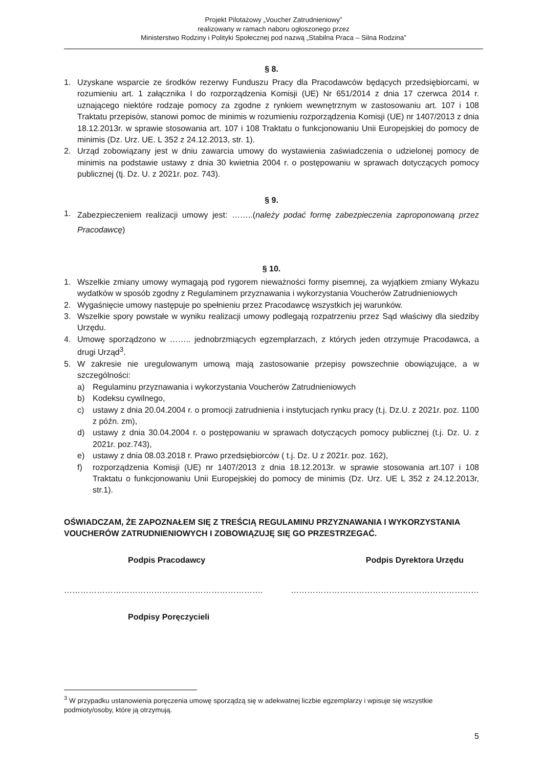Projekt Pilotażowy „Voucher Zatrudnieniowy”
realizowany w ramach naboru ogłoszonego przez
Ministerstwo Rodziny i Polityki Społecznej pod nazwą „Stabilna Praca – Silna Rodzina”
§ 8.
1. Uzyskane wsparcie ze środków rezerwy Funduszu Pracy dla Pracodawców będących przedsiębiorcami, w rozumieniu art. 1 załącznika I do rozporządzenia Komisji (UE) Nr 651/2014 z dnia 17 czerwca 2014 r. uznającego niektóre rodzaje pomocy za zgodne z rynkiem wewnętrznym w zastosowaniu art. 107 i 108 Traktatu przepisów, stanowi pomoc de minimis w rozumieniu rozporządzenia Komisji (UE) nr 1407/2013 z dnia 18.12.2013r. w sprawie stosowania art. 107 i 108 Traktatu o funkcjonowaniu Unii Europejskiej do pomocy de minimis (Dz. Urz. UE. L 352 z 24.12.2013, str. 1).
2. Urząd zobowiązany jest w dniu zawarcia umowy do wystawienia zaświadczenia o udzielonej pomocy de minimis na podstawie ustawy z dnia 30 kwietnia 2004 r. o postępowaniu w sprawach dotyczących pomocy publicznej (tj. Dz. U. z 2021r. poz. 743).
§ 9.
1. Zabezpieczeniem realizacji umowy jest: ……..(należy podać formę zabezpieczenia zaproponowaną przez Pracodawcę)
§ 10.
1. Wszelkie zmiany umowy wymagają pod rygorem nieważności formy pisemnej, za wyjątkiem zmiany Wykazu wydatków w sposób zgodny z Regulaminem przyznawania i wykorzystania Voucherów Zatrudnieniowych
2. Wygaśnięcie umowy następuje po spełnieniu przez Pracodawcę wszystkich jej warunków.
3. Wszelkie spory powstałe w wyniku realizacji umowy podlegają rozpatrzeniu przez Sąd właściwy dla siedziby Urzędu.
4. Umowę sporządzono w …….. jednobrzmiących egzemplarzach, z których jeden otrzymuje Pracodawca, a drugi Urząd<sup>3</sup>.
5. W zakresie nie uregulowanym umową mają zastosowanie przepisy powszechnie obowiązujące, a w szczególności:
a) Regulaminu przyznawania i wykorzystania Voucherów Zatrudnieniowych
b) Kodeksu cywilnego,
c) ustawy z dnia 20.04.2004 r. o promocji zatrudnienia i instytucjach rynku pracy (t.j. Dz.U. z 2021r. poz. 1100 z późn. zm),
d) ustawy z dnia 30.04.2004 r. o postępowaniu w sprawach dotyczących pomocy publicznej (t.j. Dz. U. z 2021r. poz.743),
e) ustawy z dnia 08.03.2018 r. Prawo przedsiębiorców ( t.j. Dz. U z 2021r. poz. 162),
f) rozporządzenia Komisji (UE) nr 1407/2013 z dnia 18.12.2013r. w sprawie stosowania art.107 i 108 Traktatu o funkcjonowaniu Unii Europejskiej do pomocy de minimis (Dz. Urz. UE L 352 z 24.12.2013r, str.1).
OŚWIADCZAM, ŻE ZAPOZNAŁEM SIĘ Z TREŚCIĄ REGULAMINU PRZYZNAWANIA I WYKORZYSTANIA VOUCHERÓW ZATRUDNIENIOWYCH I ZOBOWIĄZUJĘ SIĘ GO PRZESTRZEGAĆ.
Podpis Pracodawcy Podpis Dyrektora Urzędu
………………………………………………………………. ……………………………………………………………
Podpisy Poręczycieli
<sup>3</sup> W przypadku ustanowienia poręczenia umowę sporządzą się w adekwatnej liczbie egzemplarzy i wpisuje się wszystkie podmioty/osoby, które ją otrzymują.
5